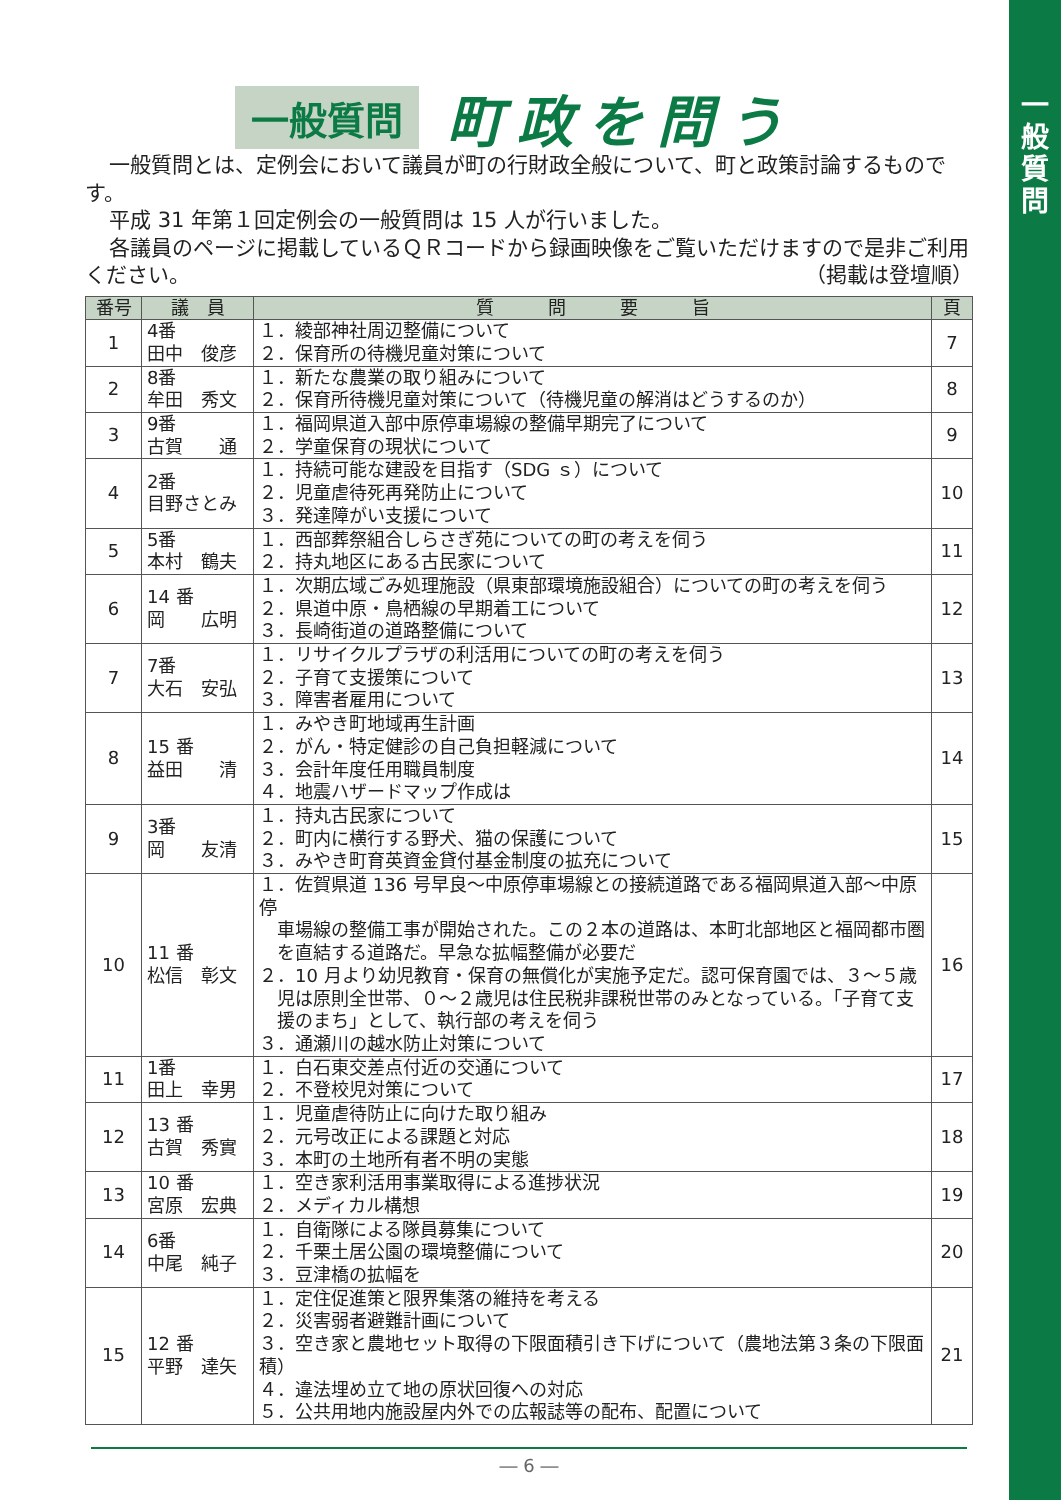一
般
質
問
一般質問 町政を問う
一般質問とは、定例会において議員が町の行財政全般について、町と政策討論するものです。
平成 31 年第１回定例会の一般質問は 15 人が行いました。
各議員のページに掲載しているＱＲコードから録画映像をご覧いただけますので是非ご利用ください。 （掲載は登壇順）
| 番号 | 議 員 | 質 問 要 旨 | 頁 |
| --- | --- | --- | --- |
| 1 | 4番 田中 俊彦 | １．綾部神社周辺整備について ２．保育所の待機児童対策について | 7 |
| 2 | 8番 牟田 秀文 | １．新たな農業の取り組みについて ２．保育所待機児童対策について（待機児童の解消はどうするのか） | 8 |
| 3 | 9番 古賀 通 | １．福岡県道入部中原停車場線の整備早期完了について ２．学童保育の現状について | 9 |
| 4 | 2番 目野さとみ | １．持続可能な建設を目指す（SDG ｓ）について ２．児童虐待死再発防止について ３．発達障がい支援について | 10 |
| 5 | 5番 本村 鶴夫 | １．西部葬祭組合しらさぎ苑についての町の考えを伺う ２．持丸地区にある古民家について | 11 |
| 6 | 14 番 岡 広明 | １．次期広域ごみ処理施設（県東部環境施設組合）についての町の考えを伺う ２．県道中原・鳥栖線の早期着工について ３．長崎街道の道路整備について | 12 |
| 7 | 7番 大石 安弘 | １．リサイクルプラザの利活用についての町の考えを伺う ２．子育て支援策について ３．障害者雇用について | 13 |
| 8 | 15 番 益田 清 | １．みやき町地域再生計画 ２．がん・特定健診の自己負担軽減について ３．会計年度任用職員制度 ４．地震ハザードマップ作成は | 14 |
| 9 | 3番 岡 友清 | １．持丸古民家について ２．町内に横行する野犬、猫の保護について ３．みやき町育英資金貸付基金制度の拡充について | 15 |
| 10 | 11 番 松信 彰文 | １．佐賀県道 136 号早良～中原停車場線との接続道路である福岡県道入部～中原停 車場線の整備工事が開始された。この２本の道路は、本町北部地区と福岡都市圏 を直結する道路だ。早急な拡幅整備が必要だ ２．10 月より幼児教育・保育の無償化が実施予定だ。認可保育園では、３～５歳 児は原則全世帯、０～２歳児は住民税非課税世帯のみとなっている。「子育て支 援のまち」として、執行部の考えを伺う ３．通瀬川の越水防止対策について | 16 |
| 11 | 1番 田上 幸男 | １．白石東交差点付近の交通について ２．不登校児対策について | 17 |
| 12 | 13 番 古賀 秀實 | １．児童虐待防止に向けた取り組み ２．元号改正による課題と対応 ３．本町の土地所有者不明の実態 | 18 |
| 13 | 10 番 宮原 宏典 | １．空き家利活用事業取得による進捗状況 ２．メディカル構想 | 19 |
| 14 | 6番 中尾 純子 | １．自衛隊による隊員募集について ２．千栗土居公園の環境整備について ３．豆津橋の拡幅を | 20 |
| 15 | 12 番 平野 達矢 | １．定住促進策と限界集落の維持を考える ２．災害弱者避難計画について ３．空き家と農地セット取得の下限面積引き下げについて（農地法第３条の下限面積） ４．違法埋め立て地の原状回復への対応 ５．公共用地内施設屋内外での広報誌等の配布、配置について | 21 |
― 6 ―